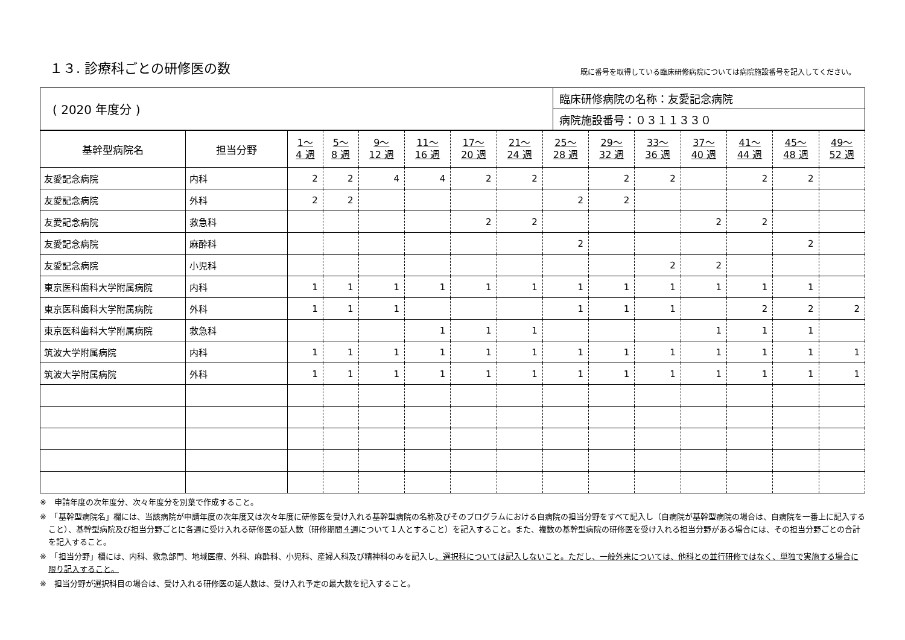１３. 診療科ごとの研修医の数
既に番号を取得している臨床研修病院については病院施設番号を記入してください。
| ( 2020 年度分 ) | 臨床研修病院の名称：友愛記念病院 |
| | 病院施設番号：０３１１３３０ |
| 基幹型病院名 | 担当分野 | 1～ 4 週 | 5～ 8 週 | 9～ 12 週 | 11～ 16 週 | 17～ 20 週 | 21～ 24 週 | 25～ 28 週 | 29～ 32 週 | 33～ 36 週 | 37～ 40 週 | 41～ 44 週 | 45～ 48 週 | 49～ 52 週 |
| --- | --- | --- | --- | --- | --- | --- | --- | --- | --- | --- | --- | --- | --- | --- |
| 友愛記念病院 | 内科 | 2 | 2 | 4 | 4 | 2 | 2 | | 2 | 2 | | 2 | 2 | |
| 友愛記念病院 | 外科 | 2 | 2 | | | | | 2 | 2 | | | | | |
| 友愛記念病院 | 救急科 | | | | | 2 | 2 | | | | 2 | 2 | | |
| 友愛記念病院 | 麻酔科 | | | | | | | 2 | | | | | 2 | |
| 友愛記念病院 | 小児科 | | | | | | | | | 2 | 2 | | | |
| 東京医科歯科大学附属病院 | 内科 | 1 | 1 | 1 | 1 | 1 | 1 | 1 | 1 | 1 | 1 | 1 | 1 | |
| 東京医科歯科大学附属病院 | 外科 | 1 | 1 | 1 | | | | 1 | 1 | 1 | | 2 | 2 | 2 |
| 東京医科歯科大学附属病院 | 救急科 | | | | 1 | 1 | 1 | | | | 1 | 1 | 1 | |
| 筑波大学附属病院 | 内科 | 1 | 1 | 1 | 1 | 1 | 1 | 1 | 1 | 1 | 1 | 1 | 1 | 1 |
| 筑波大学附属病院 | 外科 | 1 | 1 | 1 | 1 | 1 | 1 | 1 | 1 | 1 | 1 | 1 | 1 | 1 |
※　申請年度の次年度分、次々年度分を別葉で作成すること。
※　「基幹型病院名」欄には、当該病院が申請年度の次年度又は次々年度に研修医を受け入れる基幹型病院の名称及びそのプログラムにおける自病院の担当分野をすべて記入し（自病院が基幹型病院の場合は、自病院を一番上に記入すること）、基幹型病院及び担当分野ごとに各週に受け入れる研修医の延人数（研修期間４週について１人とすること）を記入すること。また、複数の基幹型病院の研修医を受け入れる担当分野がある場合には、その担当分野ごとの合計を記入すること。
※　「担当分野」欄には、内科、救急部門、地域医療、外科、麻酔科、小児科、産婦人科及び精神科のみを記入し、選択科については記入しないこと。ただし、一般外来については、他科との並行研修ではなく、単独で実施する場合に限り記入すること。
※　担当分野が選択科目の場合は、受け入れる研修医の延人数は、受け入れ予定の最大数を記入すること。